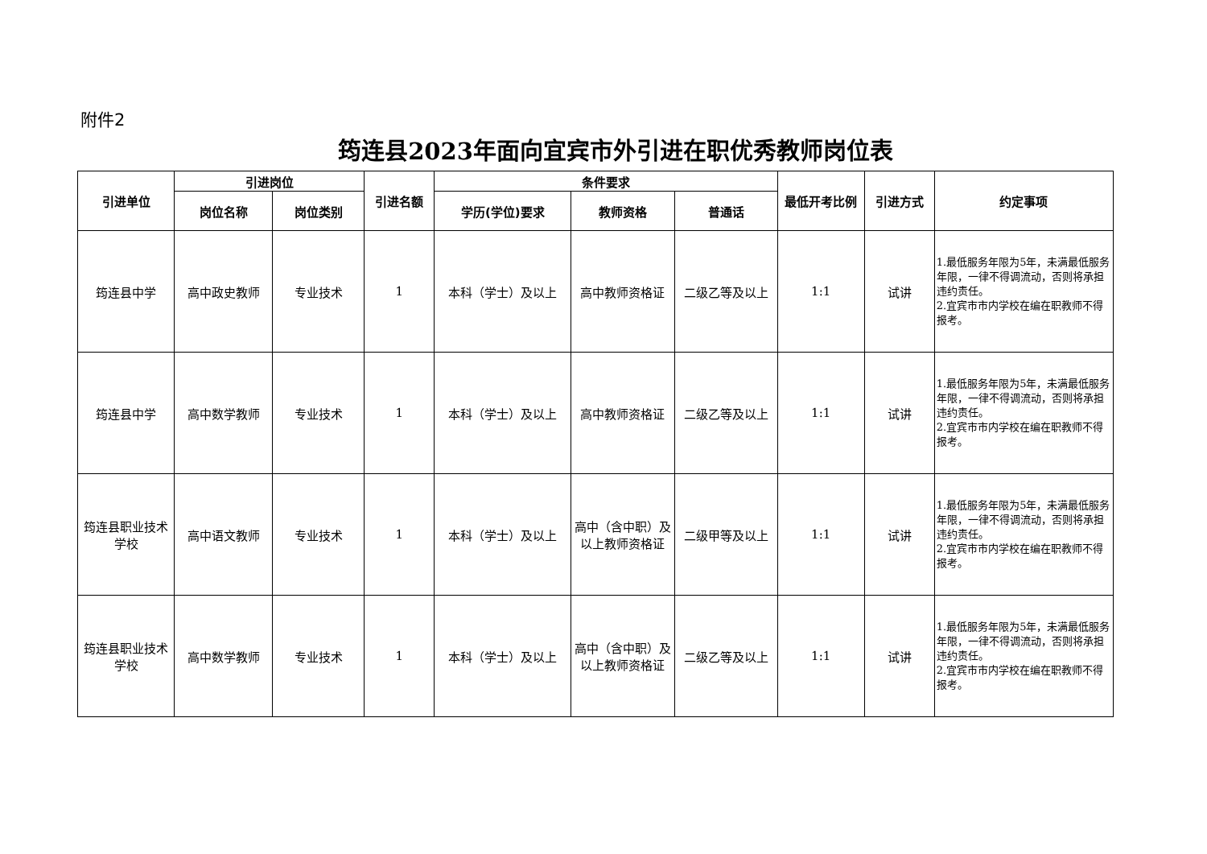附件2
筠连县2023年面向宜宾市外引进在职优秀教师岗位表
| 引进单位 | 引进岗位 | | 引进名额 | 条件要求 | | | 最低开考比例 | 引进方式 | 约定事项 |
| --- | --- | --- | --- | --- | --- | --- | --- | --- | --- |
| | 岗位名称 | 岗位类别 | | 学历(学位)要求 | 教师资格 | 普通话 | | | |
| 筠连县中学 | 高中政史教师 | 专业技术 | 1 | 本科（学士）及以上 | 高中教师资格证 | 二级乙等及以上 | 1:1 | 试讲 | 1.最低服务年限为5年，未满最低服务年限，一律不得调流动，否则将承担违约责任。 2.宜宾市市内学校在编在职教师不得报考。 |
| 筠连县中学 | 高中数学教师 | 专业技术 | 1 | 本科（学士）及以上 | 高中教师资格证 | 二级乙等及以上 | 1:1 | 试讲 | 1.最低服务年限为5年，未满最低服务年限，一律不得调流动，否则将承担违约责任。 2.宜宾市市内学校在编在职教师不得报考。 |
| 筠连县职业技术学校 | 高中语文教师 | 专业技术 | 1 | 本科（学士）及以上 | 高中（含中职）及以上教师资格证 | 二级甲等及以上 | 1:1 | 试讲 | 1.最低服务年限为5年，未满最低服务年限，一律不得调流动，否则将承担违约责任。 2.宜宾市市内学校在编在职教师不得报考。 |
| 筠连县职业技术学校 | 高中数学教师 | 专业技术 | 1 | 本科（学士）及以上 | 高中（含中职）及以上教师资格证 | 二级乙等及以上 | 1:1 | 试讲 | 1.最低服务年限为5年，未满最低服务年限，一律不得调流动，否则将承担违约责任。 2.宜宾市市内学校在编在职教师不得报考。 |